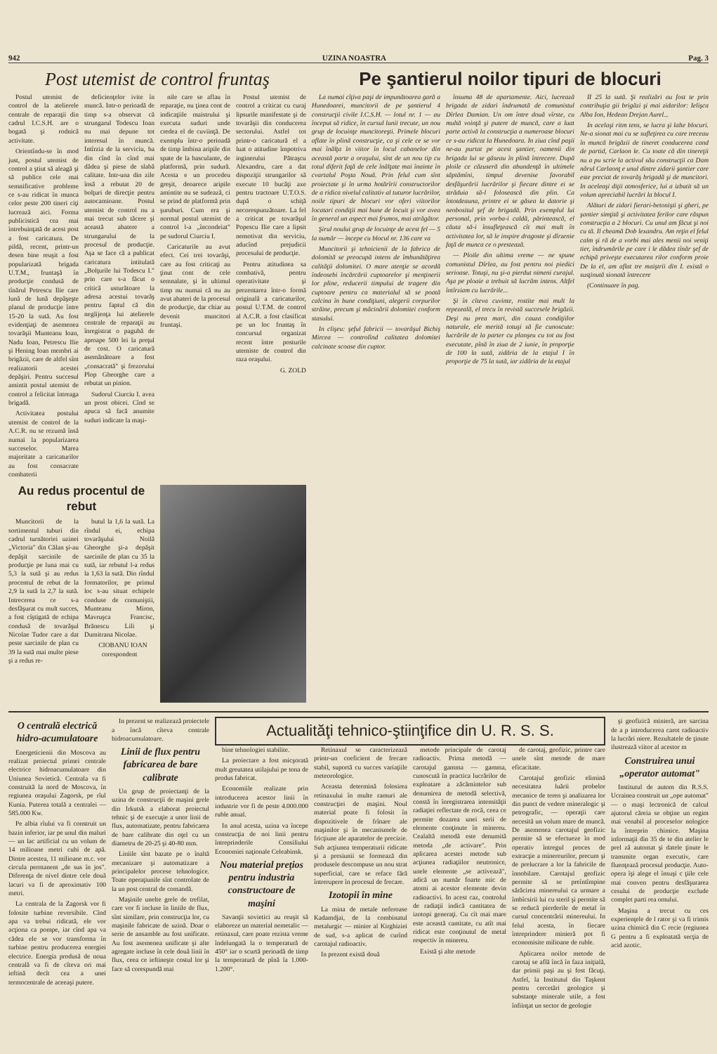942 UZINA NOASTRA Pag. 3
Post utemist de control fruntaş
Postul utemist de control de la atelierele centrale de reparaţii din cadrul I.C.S.H. are o bogată şi rodnică activitate.
Orientîndu-se în mod just, postul utemist de control a ştiut să aleagă şi să publice cele mai semnificative probleme ce s-au ridicat în munca celor peste 200 tineri ciţi lucrează aici. Forma publicistică cea mai întrebuinţată de acest post a fost caricatura. De pildă, recent, printr-un desen bine reuşit a fost popularizată brigada U.T.M., fruntaşă în producţie condusă de tînărul Petrescu Ilie care lună de lună depăşeşte planul de producţie între 15-20 la sută. Au fost evidenţiaţi de asemenea tovarăşii Munteanu Ioan, Nadu Ioan, Petrescu Ilie şi Hening Ioan membri ai brigăzii, care de altfel sînt realizatorii acestei depăşiri. Pentru succesul amintit postul utemist de control a felicitat întreaga brigadă.
Activitatea postului utemist de control de la A.C.R. nu se rezumă însă numai la popularizarea succeselor. Marea majoritate a caricaturilor au fost consacrate combaterii
deficienţelor ivite în muncă. Intr-o perioadă de timp s-a observat că strungarul Todescu Ioan nu mai depune tot interesul în muncă. Intîrzia de la serviciu, ba din cînd în cînd mai dădea şi piese de slabă calitate. Intr-una din zile însă a rebutat 20 de bolţuri de direcţie pentru autocamioane. Postul utemist de control nu a mai trecut sub tăcere şi această abatere a strungarului de la procesul de producţie. Aşa se face că a publicat caricatura intitulată „Bolţurile lui Todescu I." prin care s-a făcut o critică usturătoare la adresa acestui tovarăş pentru faptul că din neglijenţa lui atelierele centrale de reparaţii au înregistrat o pagubă de aproape 500 lei la preţul de cost. O caricatură asemănătoare a fost „consacrată" şi frezorului Plop Gheorghe care a rebutat un pinion.
Sudorul Ciurciu I. avea un prost obicei. Cînd se apuca să facă anumite suduri indicate la maşi-
nile care se aflau în reparaţie, nu ţinea cont de indicaţiile maistrului şi executa suduri unde credea el de cuviinţă. De exemplu într-o perioadă de timp îmbina aripile din spate de la basculante, de platformă, prin sudură. Acesta e un procedeu greşit, deoarece aripile amintite nu se sudează, ci se prind de platformă prin şuruburi. Cum era şi normal postul utemist de control l-a „încondeiat" pe sudorul Ciurciu I.
Caricaturile au avut efect. Cei trei tovarăşi, care au fost criticaţi au ţinut cont de cele semnalate, şi în ultimul timp nu numai că nu au avut abateri de la procesul de producţie, dar chiar au devenit muncitori fruntaşi.
Postul utemist de control a criticat cu curaj lipsurile manifestate şi de tovarăşii din conducerea sectorului. Astfel tot printr-o caricatură el a luat o atitudine împotriva inginerului Pătraşcu Alexandru, care a dat dispoziţii strungarilor să execute 10 bucăţi axe pentru tractoare U.T.O.S. după o schiţă necorespunzătoare. La fel a criticat pe tovarăşul Popescu Ilie care a lipsit nemotivat din serviciu, aducînd prejudicii procesului de producţie.
Pentru atitudinea sa combativă, pentru operativitate şi prezentarea într-o formă originală a caricaturilor, postul U.T.M. de control al A.C.R. a fost clasificat pe un loc fruntaş în concursul organizat recent între posturile utemiste de control din raza oraşului.
G. ZOLD
Au redus procentul de rebut
Muncitorii de la sortimentul tuburi din cadrul turnătoriei uzinei „Victoria" din Călan şi-au depăşit sarcinile de producţie pe luna mai cu 5,3 la sută şi au redus procentul de rebut de la 2,9 la sută la 2,7 la sută. Intrecerea ce s-a desfăşurat cu mult succes, a fost cîştigată de echipa condusă de tovarăşul Nicolae Tudor care a dat peste sarcinile de plan cu 39 la sută mai multe piese şi a redus re-
butul la 1,6 la sută. La rîndul ei, echipa tovarăşului Noilă Gheorghe şi-a depăşit sarcinile de plan cu 35 la sută, iar rebutul l-a redus la 1,63 la sută. Din rîndul formatorilor, pe primul loc s-au situat echipele conduse de comuniştii, Munteanu Miron, Mavruşca Francisc, Brănescu Lili şi Dumitrana Nicolae.
CIOBANU IOAN
corespondent
Pe şantierul noilor tipuri de blocuri
La numai cîţiva paşi de impunătoarea gară a Hunedoarei, muncitorii de pe şantierul 4 construcţii civile I.C.S.H. — lotul nr. 1 — au început să ridice, în cursul lunii trecute, un nou grup de locuinţe muncitoreşti. Primele blocuri aflate în plină construcţie, ca şi cele ce se vor mai înălţa în viitor în locul cabanelor din această parte a oraşului, sînt de un nou tip cu totul diferit faţă de cele înălţate mai înainte în cvartalul Poşta Nouă. Prin felul cum sînt proiectate şi în urma hotărîrii constructorilor de a ridica nivelul calitativ al tuturor lucrărilor, noile tipuri de blocuri vor oferi viitorilor locatari condiţii mai bune de locuit şi vor avea în general un aspect mai frumos, mai atrăgător.
Şirul noului grup de locuinţe de acest fel — 5 la număr — începe cu blocul nr. 136 care va
Muncitorii şi tehnicienii de la fabrica de dolomită se preocupă intens de îmbunătăţirea calităţii dolomitei. O mare atenţie se acordă îndeosebi încărcării cuptoarelor şi menţinerii lor pline, reducerii timpului de tragere din cuptoare pentru ca materialul să se poată calcina în bune condiţiuni, alegerii corpurilor străine, precum şi măcinării dolomitei conform stasului.
In clişeu: şeful fabricii — tovarăşul Bichiş Mircea — controlînd calitatea dolomitei calcinate scoase din cuptor.
însuma 48 de apartamente. Aici, lucrează brigada de zidari îndrumată de comunistul Dîrlea Damian. Un om între două vîrste, cu multă voinţă şi putere de muncă, care a luat parte activă la construcţia a numeroase blocuri ce s-au ridicat la Hunedoara. In ziua cînd paşii ne-au purtat pe acest şantier, oamenii din brigada lui se găseau în plină întrecere. După ploile ce căzuseră din abundenţă în ultimele săptămîni, timpul devenise favorabil desfăşurării lucrărilor şi fiecare dintre ei se străduia să-l folosească din plin. Ca întotdeauna, printre ei se găsea la datorie şi neobositul şef de brigadă. Prin exemplul lui personal, prin vorba-i caldă, părintească, el căuta să-i însufleţească cît mai mult în activitatea lor, să le inspire dragoste şi dîrzenie faţă de munca ce o prestează.
— Ploile din ultima vreme — ne spune comunistul Dîrlea, au fost pentru noi piedici serioase. Totuşi, nu şi-a pierdut nimeni curajul. Aşa pe ploaie a trebuit să lucrăm intens. Altfel întîrziam cu lucrările...
Şi în cîteva cuvinte, rostite mai mult la repezeală, el trecu în revistă succesele brigăzii. Deşi nu prea mari, din cauza condiţiilor naturale, ele merită totuşi să fie cunoscute: lucrările de la parter cu planşeu cu tot au fost executate, pînă în ziua de 2 iunie, în proporţie de 100 la sută, zidăria de la etajul I în proporţie de 75 la sută, iar zidăria de la etajul
II 25 la sută. Şi realizări au fost te prin contribuţia gii brigăzi şi mai zidarilor: Ielişca Alba Ion, Hedean Drejan Aurel...
In acelaşi ritm tens, se lucra şi lalte blocuri. Ne-a sionat mai cu se sufleţirea cu care treceau în muncă brigăzii de tineret conducerea cand de partid, Carlaon le. Cu toate că din tinereţii nu a pu scrie la activul său construcţii ca Dam nărul Carlaonţ e unul dintre zidarii şantier care este preciat de tovarăş brigadă şi de muncitori. In aceleaşi diţii atmosferice, lui a izbutit să un volum apreciabil lucrări la blocul I.
Alături de zidari fierari-betonişti şi gheri, pe şantier simţită şi activitatea ferilor care răspun construcţia a 2 blocuri. Cu unul am făcut şi noi cu tă. Il cheamă Dob lexandru. Am reţin el felul calm şi ră de a vorbi mai ales menii noi veniţi tier, îndrumările pe care i le dădea tînăr şef de echipă priveşte executarea rilor conform proie De la el, am aflat tre maiştrii din I. există o susţinută sionată întrecere
(Continuare în pag.
O centrală electrică hidro-acumulatoare
Energeticienii din Moscova au realizat proiectul primei centrale electrice hidroacumulatoare din Uniunea Sovietică. Centrala va fi construită la nord de Moscova, în regiunea oraşului Zagorsk, pe rîul Kunia. Puterea totală a centralei — 585.000 Kw.
Pe albia rîului va fi construit un bazin inferior, iar pe unul din maluri — un lac artificial cu un volum de 14 milioane metri cubi de apă. Dintre acestea, 11 milioane m.c. vor circula permanent „de sus în jos". Diferenţa de nivel dintre cele două lacuri va fi de aproximativ 100 metri.
La centrala de la Zagorsk vor fi folosite turbine reversibile. Cînd apa va trebui ridicată, ele vor acţiona ca pompe, iar cînd apa va cădea ele se vor transforma în turbine pentru producerea energiei electrice. Energia produsă de noua centrală va fi de cîteva ori mai ieftină decît cea a unei termocentrale de aceeaşi putere.
In prezent se realizează proiectele a încă cîteva centrale hidroacumulatoare.
Linii de flux pentru fabricarea de bare calibrate
Un grup de proiectanţi de la uzina de construcţii de maşini grele din Irkutsk a elaborat proiectul tehnic şi de execuţie a unor linii de flux, automatizate, pentru fabricarea de bare calibrate din oţel cu un diametru de 20-25 şi 40-80 mm.
Liniile sînt bazate pe o înaltă mecanizare şi automatizare a principalelor procese tehnologice. Toate operaţiunile sînt controlate de la un post central de comandă.
Maşinile unelte grele de trefilat, care vor fi incluse în liniile de flux, sînt similare, prin construcţia lor, cu maşinile fabricate de uzină. Doar o serie de ansamble au fost unificate. Au fost asemenea unificate şi alte agregate incluse în cele două linii în flux, ceea ce ieftineşte costul lor şi face să corespundă mai
Actualităţi tehnico-ştiinţifice din U. R. S. S.
bine tehnologiei stabilite.
La proiectare a fost micşorată mult greutatea utilajului pe tona de produs fabricat.
Economiile realizate prin introducerea acestor linii în industrie vor fi de peste 4.000.000 ruble anual.
In anul acesta, uzina va începe construcţia de noi linii pentru întreprinderile Consiliului Economiei naţionale Celeabinsk.
Nou material preţios pentru industria constructoare de maşini
Savanţii sovietici au reuşit să elaboreze un material nemetalic — retinaxul, care poate rezista vreme îndelungată la o temperatură de 450° iar o scurtă perioadă de timp la temperatură de pînă la 1.000-1.200°.
Retinaxul se caracterizează printr-un coeficient de frecare stabil, suportă cu succes variaţiile meteorologice.
Aceasta determină folosirea retinaxului în multe ramuri ale construcţiei de maşini. Noul material poate fi folosit în dispozitivele de frînare ale maşinilor şi în mecanismele de fricţiune ale aparatelor de precizie. Sub acţiunea temperaturii ridicate şi a presiunii se formează din produsele descompuse un nou strat superficial, care se reface fără întrerupere în procesul de frecare.
Izotopii în mine
La mina de metale neferoase Kadamdjai, de la combinatul metalurgic — minier al Kirghiziei de sud, s-a aplicat de curînd carotajul radioactiv.
In prezent există două
metode principale de carotaj radioactiv. Prima metodă — carotajul gamma — gamma, cunoscută în practica lucrărilor de exploatare a zăcămintelor sub denumirea de metodă selectivă, constă în înregistrarea intensităţii radiaţiei reflectate de rocă, ceea ce permite dozarea unei serii de elemente conţinute în minereu. Cealaltă metodă este denumită metoda „de activare". Prin aplicarea acestei metode sub acţiunea radiaţiilor neutronice, unele elemente „se activează", adică un număr foarte mic de atomi ai acestor elemente devin radioactivi. In acest caz, controlul de radiaţii indică cantitatea de izotopi generaţi. Cu cît mai mare este această cantitate, cu atît mai ridicat este conţinutul de metal respectiv în minereu.
Există şi alte metode
de carotaj, geofizic, printre care unele sînt metode de mare eficacitate.
Carotajul geofizic elimină necesitatea luării probelor mecanice de teren şi analizarea lor din punct de vedere mineralogic şi petrografic, — operaţii care necesită un volum mare de muncă. De asemenea carotajul geofizic permite să se efectueze în mod operativ întregul proces de extracţie a minereurilor, precum şi de prelucrare a lor la fabricile de înnobilare. Carotajul geofizic permite să se preîntîmpine sărăcirea minereului ca urmare a îmbîcsirii lui cu steril şi permite să se reducă pierderile de metal în cursul concentrării minereului. In felul acesta, în fiecare întreprindere minieră pot fi economisite milioane de ruble.
Aplicarea noilor metode de carotaj se află încă în faza iniţială, dar primii paşi au şi fost făcuţi. Astfel, la Institutul din Taşkent pentru cercetări geologice şi substanţe minerale utile, a fost înfiinţat un sector de geologie
şi geofizică minieră, are sarcina de a p introducerea carot radioactiv la lucrări niere. Rezultatele de ţinute ilustrează viitor al acestor m
Construirea unui „operator automat"
Institutul de autom din R.S.S. Ucrainea construit un „ope automat" — o maşi lectronică de calcul ajutorul căreia se obţine un regim mai venabil al proceselor nologice la întreprin chimice. Maşina informaţii din 35 de te din atelier le prel ză automat şi datele ţinute le transmite organ executiv, care fluenţează procesul producţie. Auto-opera îşi alege el însuşi c ţiile cele mai conven pentru desfăşurarea cesului de producţie exclude complet parti rea omului.
Maşina a trecut cu ces experienţele de l rator şi va fi trimis uzina chimică din C recie (regiunea G pentru a fi exploatată secţia de acid azotic.